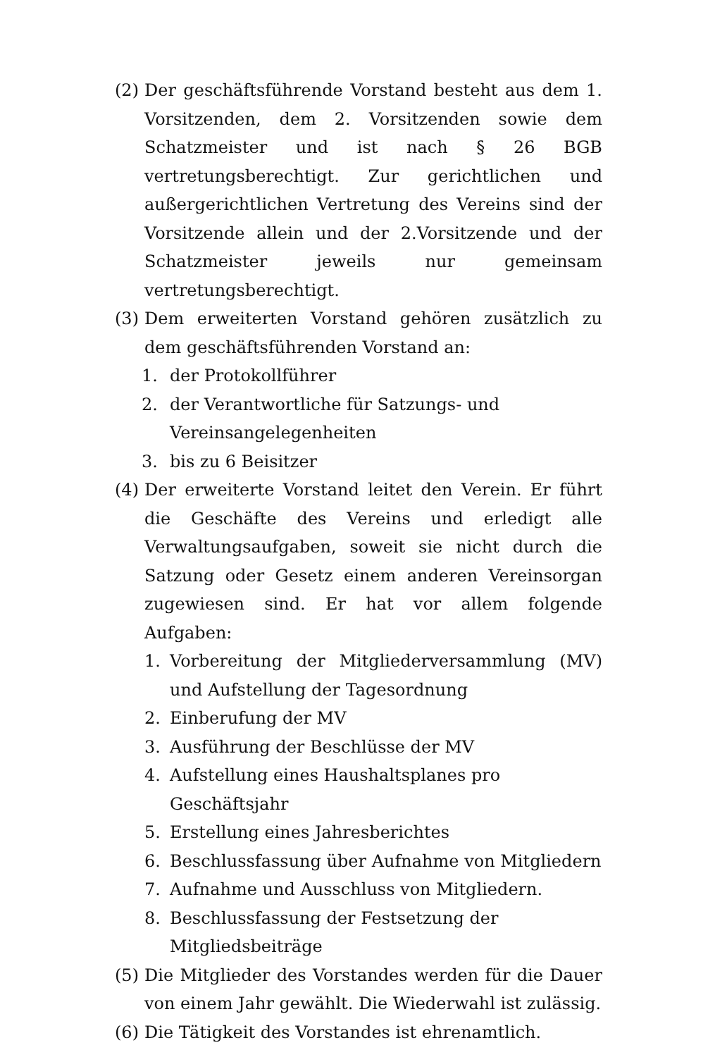(2) Der geschäftsführende Vorstand besteht aus dem 1. Vorsitzenden, dem 2. Vorsitzenden sowie dem Schatzmeister und ist nach § 26 BGB vertretungsberechtigt. Zur gerichtlichen und außergerichtlichen Vertretung des Vereins sind der Vorsitzende allein und der 2.Vorsitzende und der Schatzmeister jeweils nur gemeinsam vertretungsberechtigt.
(3) Dem erweiterten Vorstand gehören zusätzlich zu dem geschäftsführenden Vorstand an:
1. der Protokollführer
2. der Verantwortliche für Satzungs- und
Vereinsangelegenheiten
3. bis zu 6 Beisitzer
(4) Der erweiterte Vorstand leitet den Verein. Er führt die Geschäfte des Vereins und erledigt alle Verwaltungsaufgaben, soweit sie nicht durch die Satzung oder Gesetz einem anderen Vereinsorgan zugewiesen sind. Er hat vor allem folgende Aufgaben:
1. Vorbereitung der Mitgliederversammlung (MV) und Aufstellung der Tagesordnung
2. Einberufung der MV
3. Ausführung der Beschlüsse der MV
4. Aufstellung eines Haushaltsplanes pro Geschäftsjahr
5. Erstellung eines Jahresberichtes
6. Beschlussfassung über Aufnahme von Mitgliedern
7. Aufnahme und Ausschluss von Mitgliedern.
8. Beschlussfassung der Festsetzung der Mitgliedsbeiträge
(5) Die Mitglieder des Vorstandes werden für die Dauer von einem Jahr gewählt. Die Wiederwahl ist zulässig.
(6) Die Tätigkeit des Vorstandes ist ehrenamtlich.